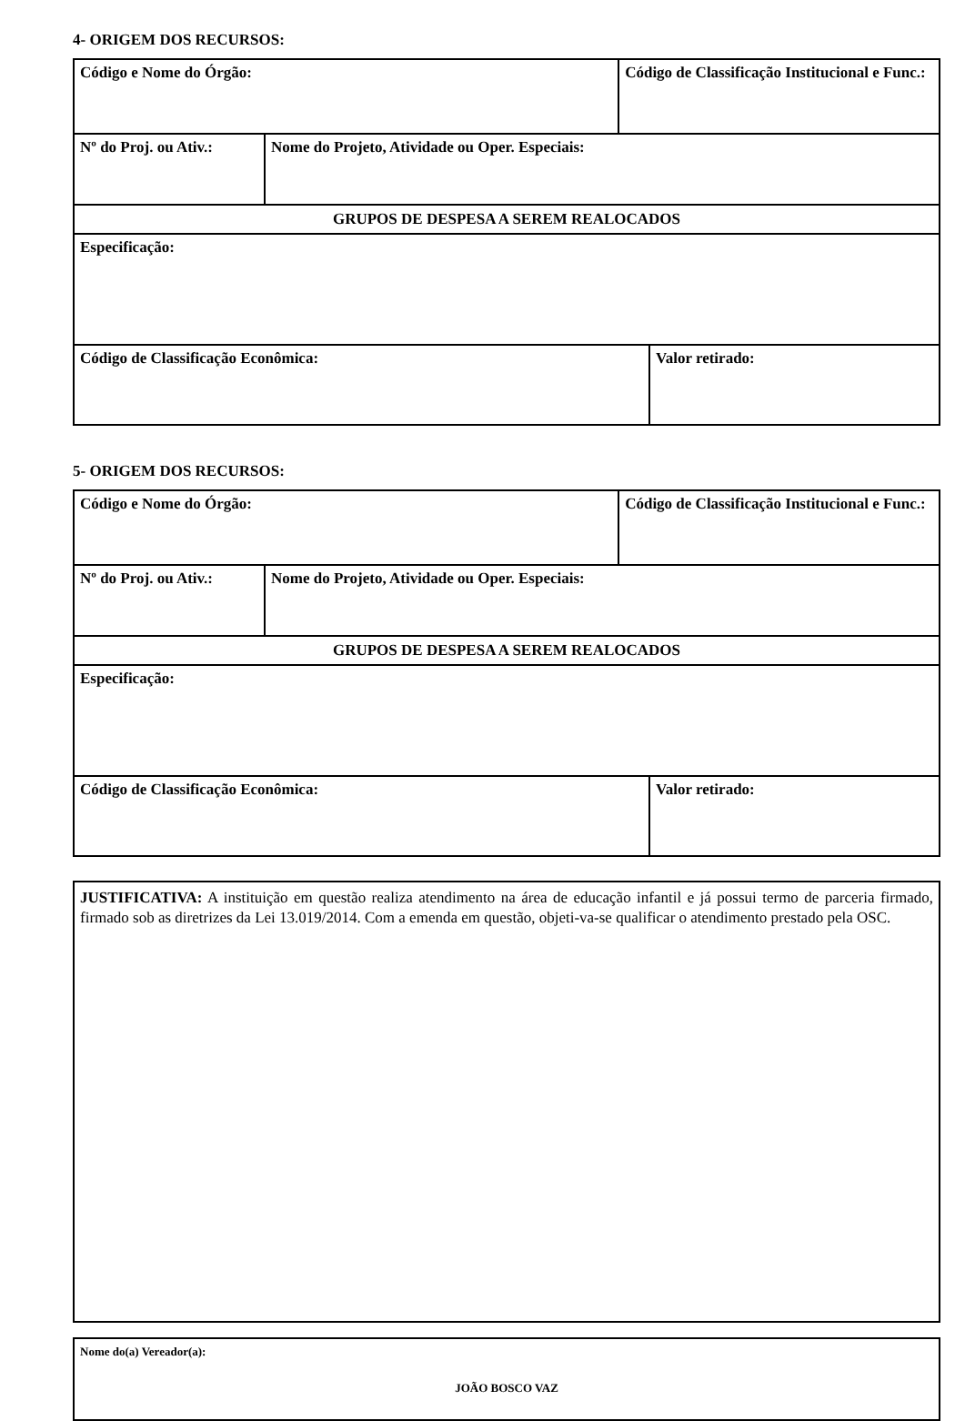4- ORIGEM DOS RECURSOS:
| Código e Nome do Órgão: | | Código de Classificação Institucional e Func.: | |
| Nº do Proj. ou Ativ.: | Nome do Projeto, Atividade ou Oper. Especiais: | | |
| GRUPOS DE DESPESA A SEREM REALOCADOS | | | |
| Especificação: | | | |
| Código de Classificação Econômica: | | | Valor retirado: |
5- ORIGEM DOS RECURSOS:
| Código e Nome do Órgão: | | Código de Classificação Institucional e Func.: | |
| Nº do Proj. ou Ativ.: | Nome do Projeto, Atividade ou Oper. Especiais: | | |
| GRUPOS DE DESPESA A SEREM REALOCADOS | | | |
| Especificação: | | | |
| Código de Classificação Econômica: | | | Valor retirado: |
JUSTIFICATIVA: A instituição em questão realiza atendimento na área de educação infantil e já possui termo de parceria firmado, firmado sob as diretrizes da Lei 13.019/2014. Com a emenda em questão, objeti-va-se qualificar o atendimento prestado pela OSC.
Nome do(a) Vereador(a):
JOÃO BOSCO VAZ